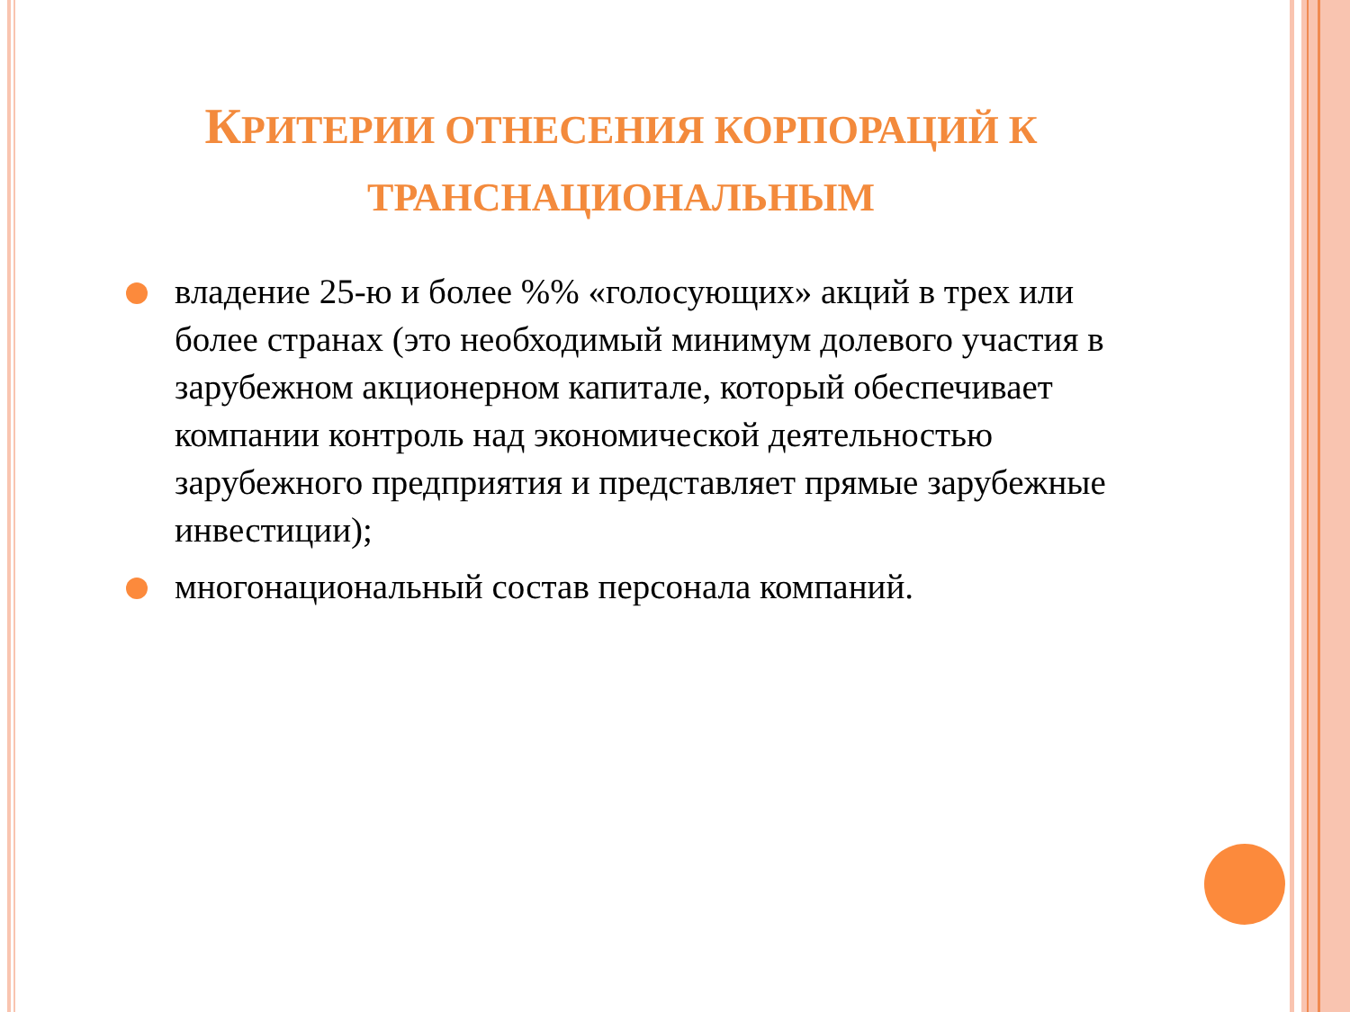КРИТЕРИИ ОТНЕСЕНИЯ КОРПОРАЦИЙ К ТРАНСНАЦИОНАЛЬНЫМ
владение 25-ю и более %% «голосующих» акций в трех или более странах (это необходимый минимум долевого участия в зарубежном акционерном капитале, который обеспечивает компании контроль над экономической деятельностью зарубежного предприятия и представляет прямые зарубежные инвестиции);
многонациональный состав персонала компаний.